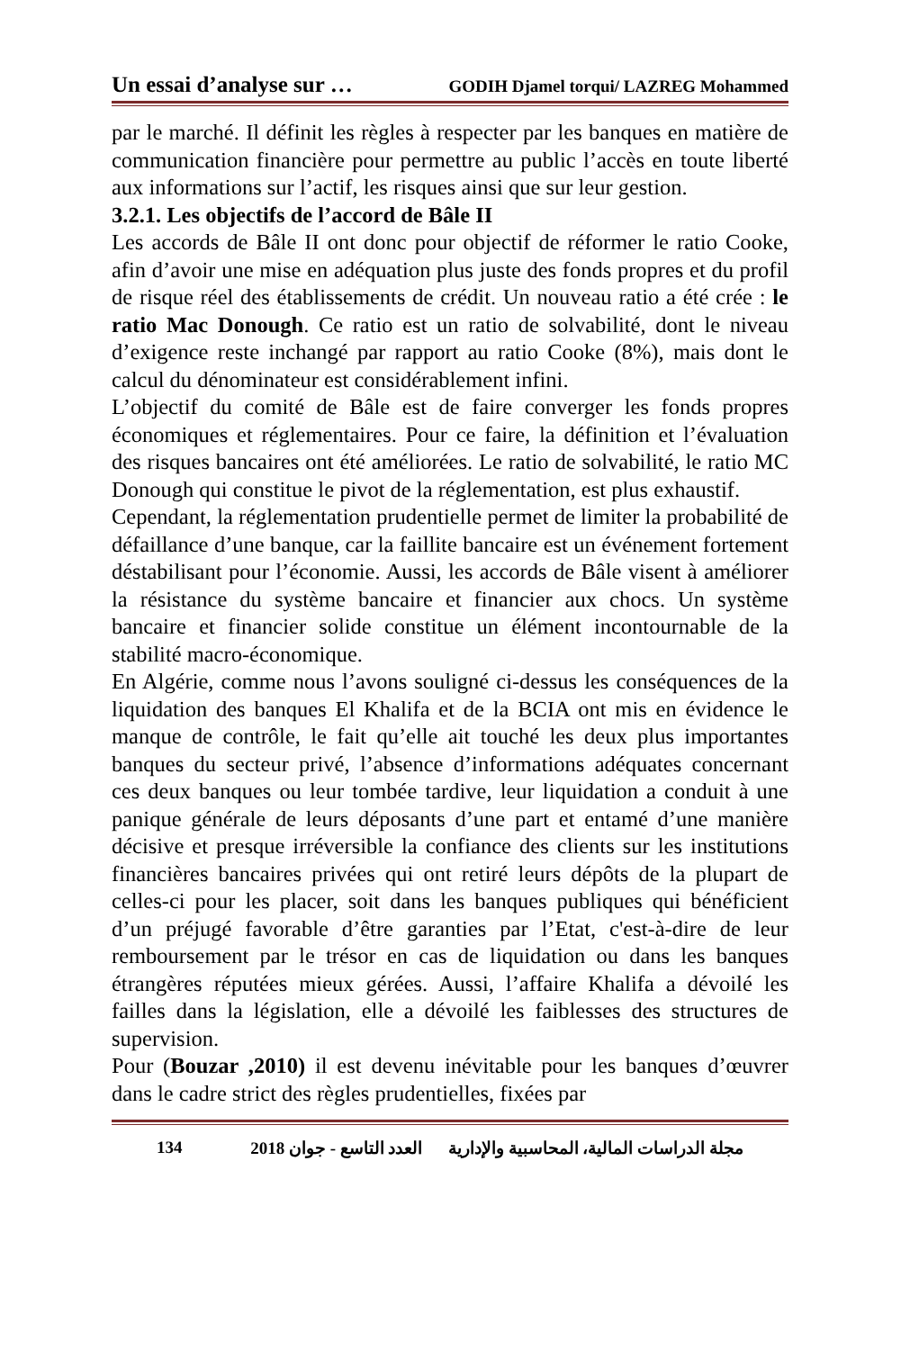Un essai d’analyse sur … GODIH Djamel torqui/ LAZREG Mohammed
par le marché. Il définit les règles à respecter par les banques en matière de communication financière pour permettre au public l’accès en toute liberté aux informations sur l’actif, les risques ainsi que sur leur gestion.
3.2.1. Les objectifs de l’accord de Bâle II
Les accords de Bâle II ont donc pour objectif de réformer le ratio Cooke, afin d’avoir une mise en adéquation plus juste des fonds propres et du profil de risque réel des établissements de crédit. Un nouveau ratio a été crée : le ratio Mac Donough. Ce ratio est un ratio de solvabilité, dont le niveau d’exigence reste inchangé par rapport au ratio Cooke (8%), mais dont le calcul du dénominateur est considérablement infini.
L’objectif du comité de Bâle est de faire converger les fonds propres économiques et réglementaires. Pour ce faire, la définition et l’évaluation des risques bancaires ont été améliorées. Le ratio de solvabilité, le ratio MC Donough qui constitue le pivot de la réglementation, est plus exhaustif.
Cependant, la réglementation prudentielle permet de limiter la probabilité de défaillance d’une banque, car la faillite bancaire est un événement fortement déstabilisant pour l’économie. Aussi, les accords de Bâle visent à améliorer la résistance du système bancaire et financier aux chocs. Un système bancaire et financier solide constitue un élément incontournable de la stabilité macro-économique.
En Algérie, comme nous l’avons souligné ci-dessus les conséquences de la liquidation des banques El Khalifa et de la BCIA ont mis en évidence le manque de contrôle, le fait qu’elle ait touché les deux plus importantes banques du secteur privé, l’absence d’informations adéquates concernant ces deux banques ou leur tombée tardive, leur liquidation a conduit à une panique générale de leurs déposants d’une part et entamé d’une manière décisive et presque irréversible la confiance des clients sur les institutions financières bancaires privées qui ont retiré leurs dépôts de la plupart de celles-ci pour les placer, soit dans les banques publiques qui bénéficient d’un préjugé favorable d’être garanties par l’Etat, c'est-à-dire de leur remboursement par le trésor en cas de liquidation ou dans les banques étrangères réputées mieux gérées. Aussi, l’affaire Khalifa a dévoilé les failles dans la législation, elle a dévoilé les faiblesses des structures de supervision.
Pour (Bouzar ,2010) il est devenu inévitable pour les banques d’œuvrer dans le cadre strict des règles prudentielles, fixées par
134 مجلة الدراسات المالية، المحاسبية والإدارية العدد التاسع - جوان 2018